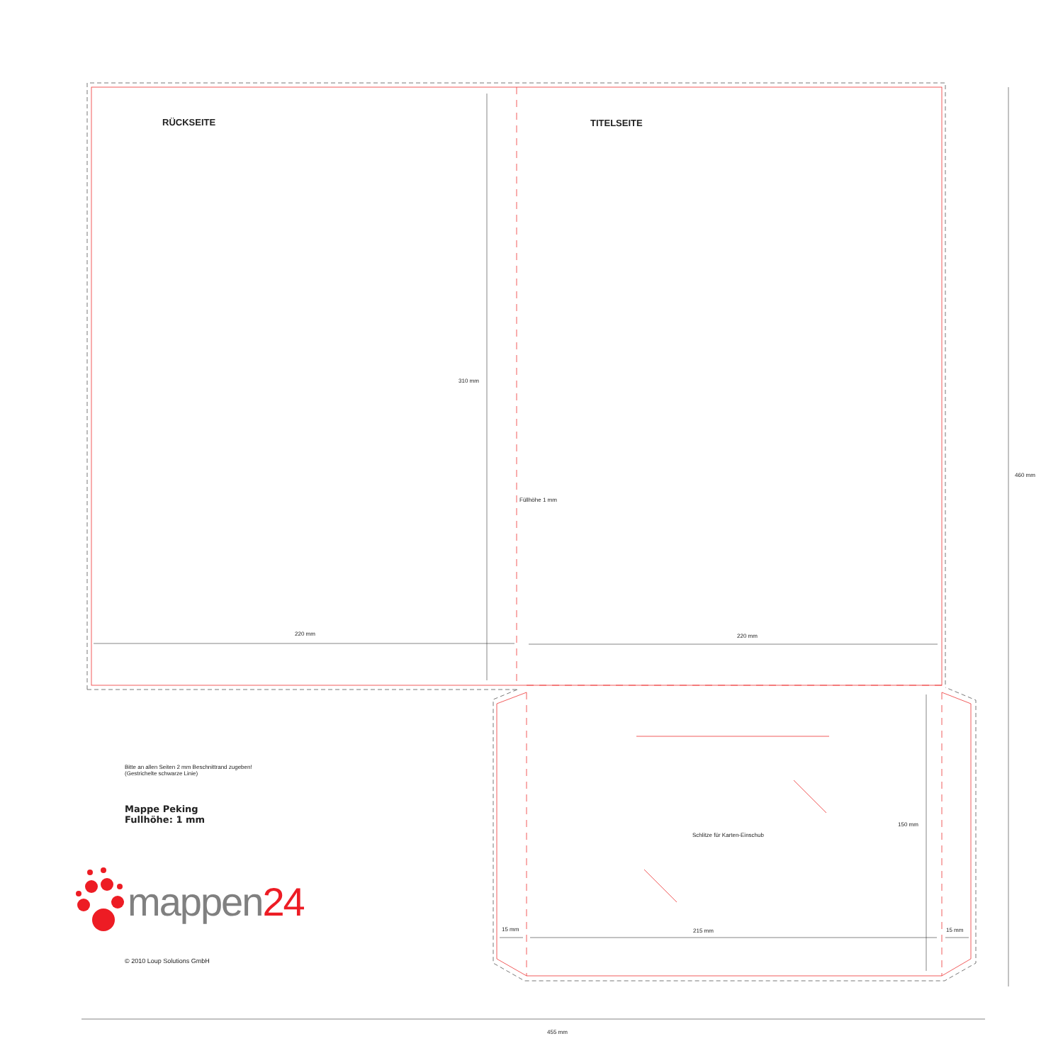RÜCKSEITE TITELSEITE
310 mm
460 mm
Füllhöhe 1 mm
220 mm 220 mm
Bitte an allen Seiten 2 mm Beschnittrand zugeben!
(Gestrichelte schwarze Linie)
Mappe Peking
Fullhöhe: 1 mm
150 mm
Schlitze für Karten-Einschub
mappen24
15 mm 215 mm 15 mm
© 2010 Loup Solutions GmbH
455 mm